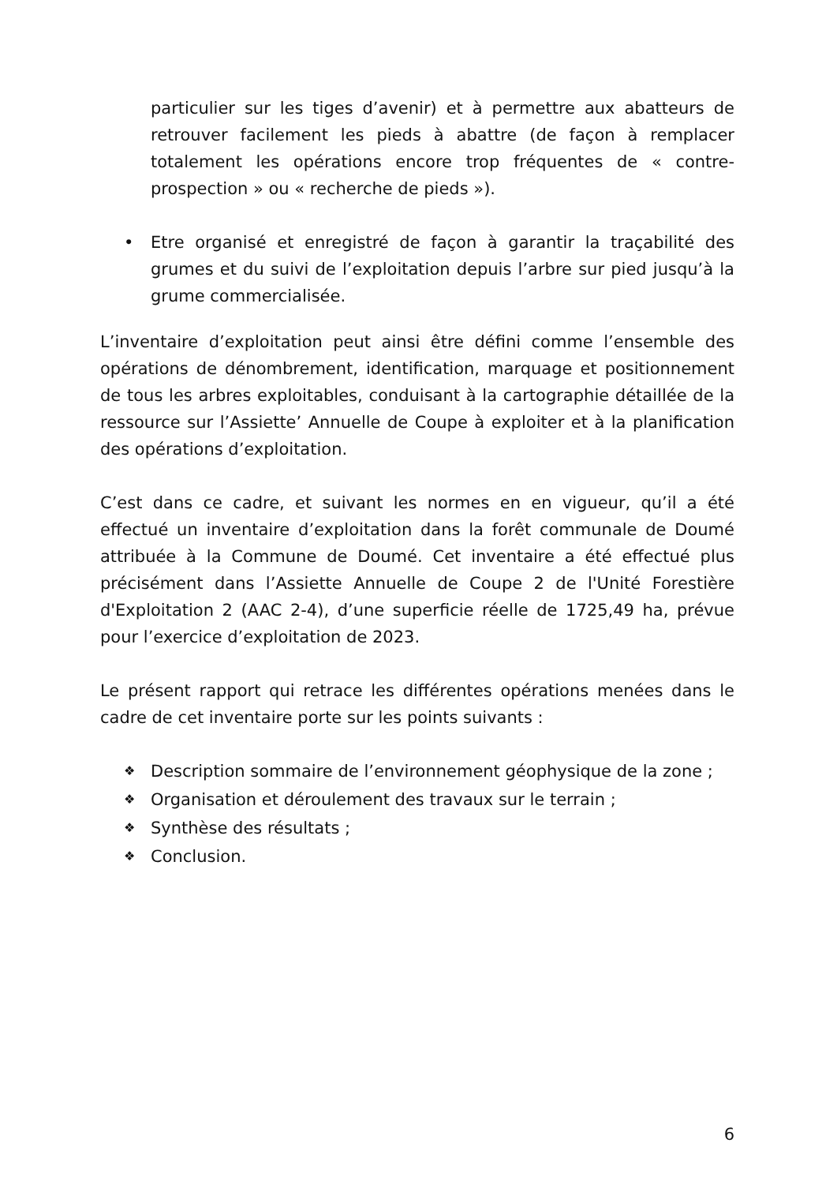particulier sur les tiges d’avenir) et à permettre aux abatteurs de retrouver facilement les pieds à abattre (de façon à remplacer totalement les opérations encore trop fréquentes de « contre-prospection » ou « recherche de pieds »).
• Etre organisé et enregistré de façon à garantir la traçabilité des grumes et du suivi de l’exploitation depuis l’arbre sur pied jusqu’à la grume commercialisée.
L’inventaire d’exploitation peut ainsi être défini comme l’ensemble des opérations de dénombrement, identification, marquage et positionnement de tous les arbres exploitables, conduisant à la cartographie détaillée de la ressource sur l’Assiette’ Annuelle de Coupe à exploiter et à la planification des opérations d’exploitation.
C’est dans ce cadre, et suivant les normes en en vigueur, qu’il a été effectué un inventaire d’exploitation dans la forêt communale de Doumé attribuée à la Commune de Doumé. Cet inventaire a été effectué plus précisément dans l’Assiette Annuelle de Coupe 2 de l'Unité Forestière d'Exploitation 2 (AAC 2-4), d’une superficie réelle de 1725,49 ha, prévue pour l’exercice d’exploitation de 2023.
Le présent rapport qui retrace les différentes opérations menées dans le cadre de cet inventaire porte sur les points suivants :
❖ Description sommaire de l’environnement géophysique de la zone ;
❖ Organisation et déroulement des travaux sur le terrain ;
❖ Synthèse des résultats ;
❖ Conclusion.
6